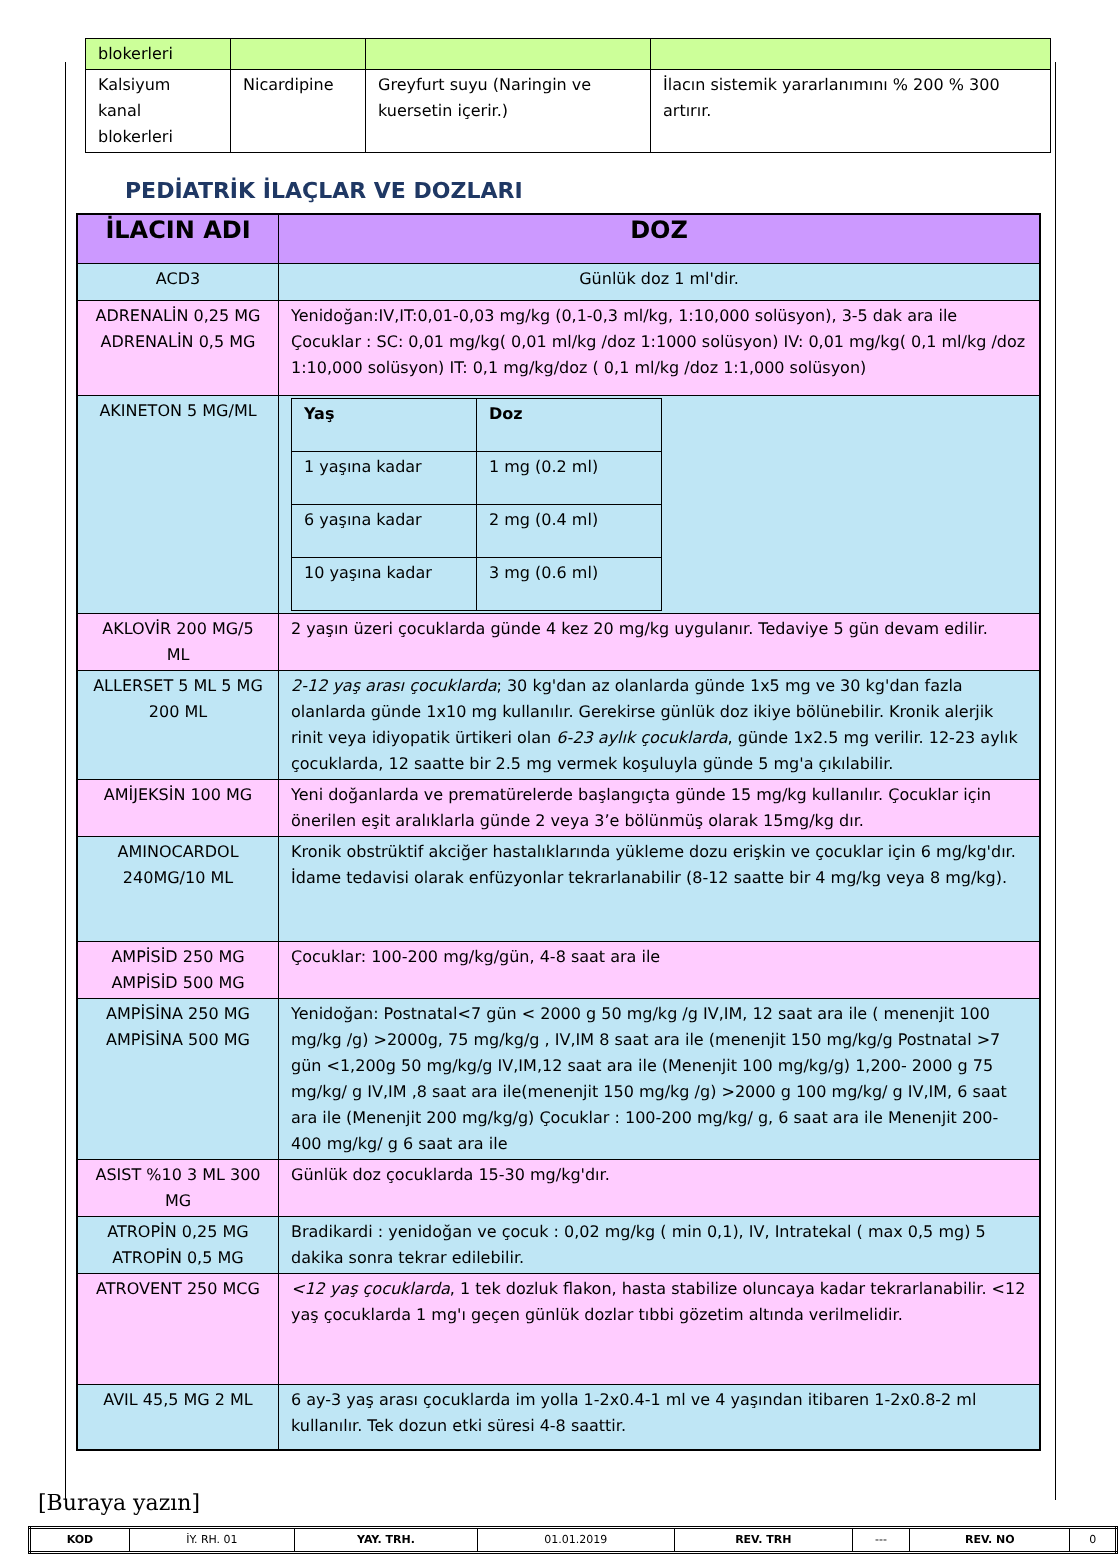| blokerleri | | | |
| Kalsiyum kanal blokerleri | Nicardipine | Greyfurt suyu (Naringin ve kuersetin içerir.) | İlacın sistemik yararlanımını % 200 % 300 artırır. |
PEDİATRİK İLAÇLAR VE DOZLARI
| İLACIN ADI | DOZ |
| --- | --- |
| ACD3 | Günlük doz 1 ml'dir. |
| ADRENALİN 0,25 MG ADRENALİN 0,5 MG | Yenidoğan:IV,IT:0,01-0,03 mg/kg (0,1-0,3 ml/kg, 1:10,000 solüsyon), 3-5 dak ara ile Çocuklar : SC: 0,01 mg/kg( 0,01 ml/kg /doz 1:1000 solüsyon) IV: 0,01 mg/kg( 0,1 ml/kg /doz 1:10,000 solüsyon) IT: 0,1 mg/kg/doz ( 0,1 ml/kg /doz 1:1,000 solüsyon) |
| AKINETON 5 MG/ML | / Yaş / Doz / / 1 yaşına kadar / 1 mg (0.2 ml) / / 6 yaşına kadar / 2 mg (0.4 ml) / / 10 yaşına kadar / 3 mg (0.6 ml) / |
| AKLOVİR 200 MG/5 ML | 2 yaşın üzeri çocuklarda günde 4 kez 20 mg/kg uygulanır. Tedaviye 5 gün devam edilir. |
| ALLERSET 5 ML 5 MG 200 ML | 2-12 yaş arası çocuklarda ; 30 kg'dan az olanlarda günde 1x5 mg ve 30 kg'dan fazla olanlarda günde 1x10 mg kullanılır. Gerekirse günlük doz ikiye bölünebilir. Kronik alerjik rinit veya idiyopatik ürtikeri olan 6-23 aylık çocuklarda , günde 1x2.5 mg verilir. 12-23 aylık çocuklarda, 12 saatte bir 2.5 mg vermek koşuluyla günde 5 mg'a çıkılabilir. |
| AMİJEKSİN 100 MG | Yeni doğanlarda ve prematürelerde başlangıçta günde 15 mg/kg kullanılır. Çocuklar için önerilen eşit aralıklarla günde 2 veya 3’e bölünmüş olarak 15mg/kg dır. |
| AMINOCARDOL 240MG/10 ML | Kronik obstrüktif akciğer hastalıklarında yükleme dozu erişkin ve çocuklar için 6 mg/kg'dır. İdame tedavisi olarak enfüzyonlar tekrarlanabilir (8-12 saatte bir 4 mg/kg veya 8 mg/kg). |
| AMPİSİD 250 MG AMPİSİD 500 MG | Çocuklar: 100-200 mg/kg/gün, 4-8 saat ara ile |
| AMPİSİNA 250 MG AMPİSİNA 500 MG | Yenidoğan: Postnatal<7 gün < 2000 g 50 mg/kg /g IV,IM, 12 saat ara ile ( menenjit 100 mg/kg /g) >2000g, 75 mg/kg/g , IV,IM 8 saat ara ile (menenjit 150 mg/kg/g Postnatal >7 gün <1,200g 50 mg/kg/g IV,IM,12 saat ara ile (Menenjit 100 mg/kg/g) 1,200- 2000 g 75 mg/kg/ g IV,IM ,8 saat ara ile(menenjit 150 mg/kg /g) >2000 g 100 mg/kg/ g IV,IM, 6 saat ara ile (Menenjit 200 mg/kg/g) Çocuklar : 100-200 mg/kg/ g, 6 saat ara ile Menenjit 200-400 mg/kg/ g 6 saat ara ile |
| ASIST %10 3 ML 300 MG | Günlük doz çocuklarda 15-30 mg/kg'dır. |
| ATROPİN 0,25 MG ATROPİN 0,5 MG | Bradikardi : yenidoğan ve çocuk : 0,02 mg/kg ( min 0,1), IV, Intratekal ( max 0,5 mg) 5 dakika sonra tekrar edilebilir. |
| ATROVENT 250 MCG | <12 yaş çocuklarda , 1 tek dozluk flakon, hasta stabilize oluncaya kadar tekrarlanabilir. <12 yaş çocuklarda 1 mg'ı geçen günlük dozlar tıbbi gözetim altında verilmelidir. |
| AVIL 45,5 MG 2 ML | 6 ay-3 yaş arası çocuklarda im yolla 1-2x0.4-1 ml ve 4 yaşından itibaren 1-2x0.8-2 ml kullanılır. Tek dozun etki süresi 4-8 saattir. |
[Buraya yazın]
| KOD | İY. RH. 01 | YAY. TRH. | 01.01.2019 | REV. TRH | --- | REV. NO | 0 |